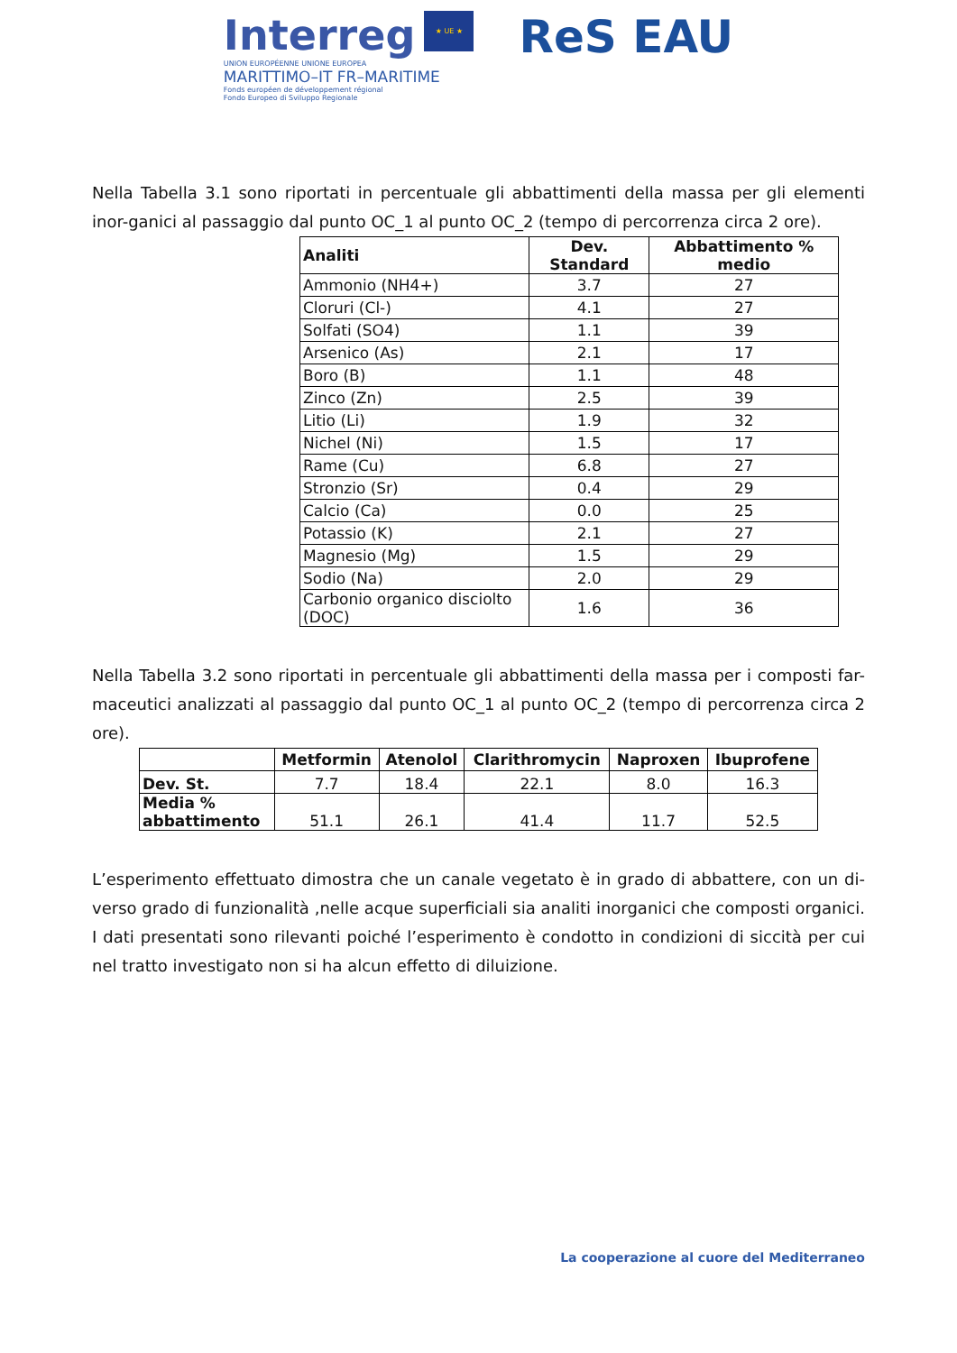Interreg ★ UE ★
UNION EUROPÉENNE UNIONE EUROPEA
MARITTIMO–IT FR–MARITIME
Fonds européen de développement régional
Fondo Europeo di Sviluppo Regionale
ReS EAU
Nella Tabella 3.1 sono riportati in percentuale gli abbattimenti della massa per gli elementi inor-ganici al passaggio dal punto OC_1 al punto OC_2 (tempo di percorrenza circa 2 ore).
| Analiti | Dev. Standard | Abbattimento % medio |
| --- | --- | --- |
| Ammonio (NH4+) | 3.7 | 27 |
| Cloruri (Cl-) | 4.1 | 27 |
| Solfati (SO4) | 1.1 | 39 |
| Arsenico (As) | 2.1 | 17 |
| Boro (B) | 1.1 | 48 |
| Zinco (Zn) | 2.5 | 39 |
| Litio (Li) | 1.9 | 32 |
| Nichel (Ni) | 1.5 | 17 |
| Rame (Cu) | 6.8 | 27 |
| Stronzio (Sr) | 0.4 | 29 |
| Calcio (Ca) | 0.0 | 25 |
| Potassio (K) | 2.1 | 27 |
| Magnesio (Mg) | 1.5 | 29 |
| Sodio (Na) | 2.0 | 29 |
| Carbonio organico disciolto (DOC) | 1.6 | 36 |
Nella Tabella 3.2 sono riportati in percentuale gli abbattimenti della massa per i composti far-maceutici analizzati al passaggio dal punto OC_1 al punto OC_2 (tempo di percorrenza circa 2 ore).
| | Metformin | Atenolol | Clarithromycin | Naproxen | Ibuprofene |
| --- | --- | --- | --- | --- | --- |
| Dev. St. | 7.7 | 18.4 | 22.1 | 8.0 | 16.3 |
| Media % abbattimento | 51.1 | 26.1 | 41.4 | 11.7 | 52.5 |
L’esperimento effettuato dimostra che un canale vegetato è in grado di abbattere, con un di-verso grado di funzionalità ,nelle acque superficiali sia analiti inorganici che composti organici. I dati presentati sono rilevanti poiché l’esperimento è condotto in condizioni di siccità per cui nel tratto investigato non si ha alcun effetto di diluizione.
La cooperazione al cuore del Mediterraneo